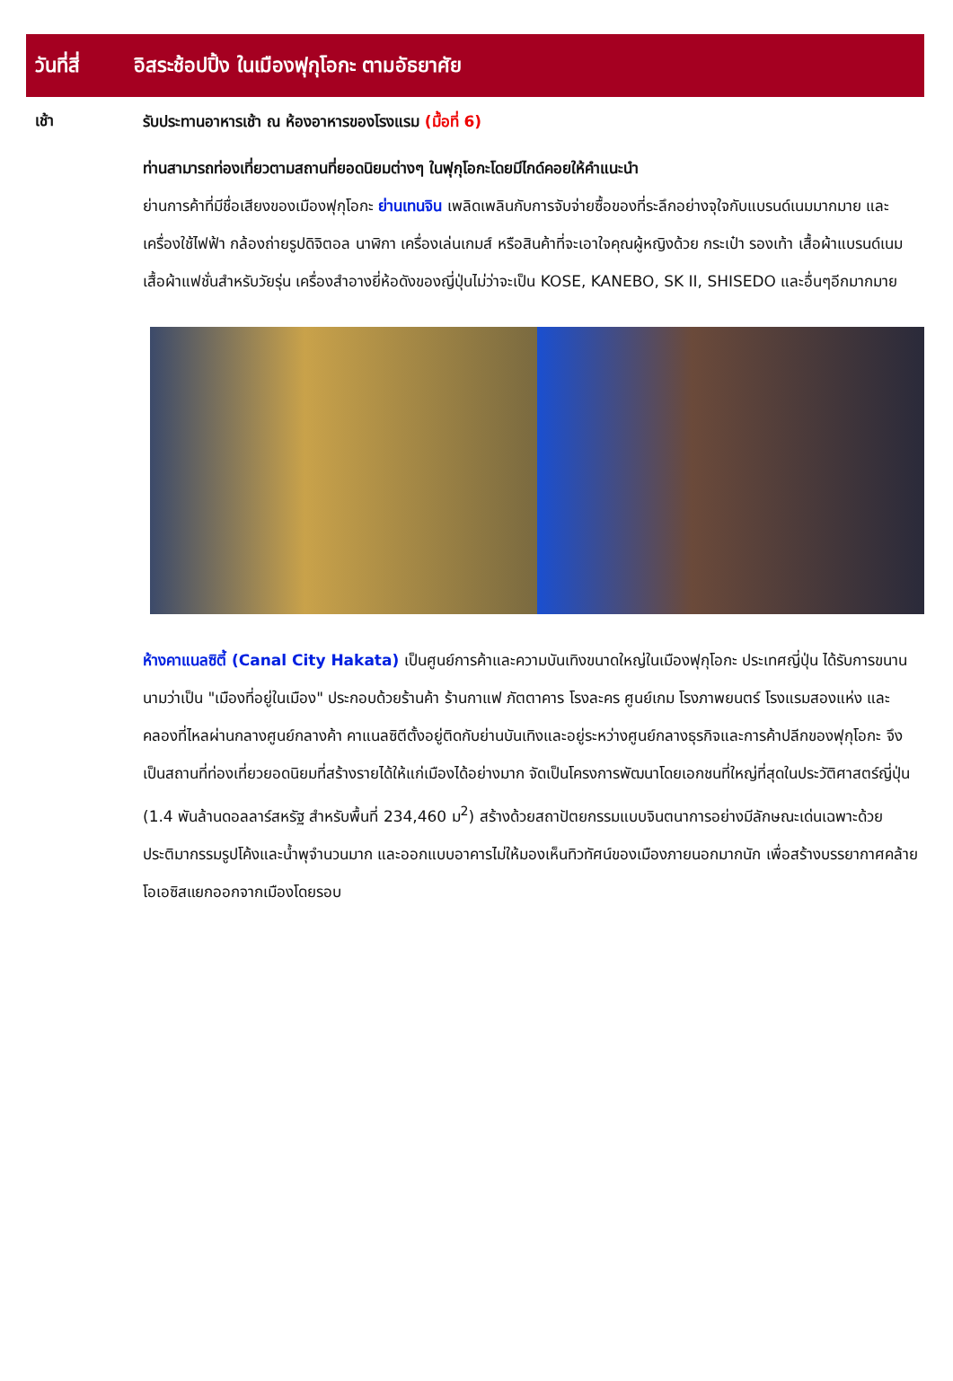วันที่สี่ อิสระช้อปปิ้ง ในเมืองฟุกุโอกะ ตามอัธยาศัย
เช้า
รับประทานอาหารเช้า ณ ห้องอาหารของโรงแรม (มื้อที่ 6)
ท่านสามารถท่องเที่ยวตามสถานที่ยอดนิยมต่างๆ ในฟุกุโอกะโดยมีไกด์คอยให้คำแนะนำ
ย่านการค้าที่มีชื่อเสียงของเมืองฟุกุโอกะ ย่านเทนจิน เพลิดเพลินกับการจับจ่ายซื้อของที่ระลึกอย่างจุใจกับแบรนด์เนมมากมาย และเครื่องใช้ไฟฟ้า กล้องถ่ายรูปดิจิตอล นาฬิกา เครื่องเล่นเกมส์ หรือสินค้าที่จะเอาใจคุณผู้หญิงด้วย กระเป๋า รองเท้า เสื้อผ้าแบรนด์เนม เสื้อผ้าแฟชั่นสำหรับวัยรุ่น เครื่องสำอางยี่ห้อดังของญี่ปุ่นไม่ว่าจะเป็น KOSE, KANEBO, SK II, SHISEDO และอื่นๆอีกมากมาย
ห้างคาแนลซิตี้ (Canal City Hakata) เป็นศูนย์การค้าและความบันเทิงขนาดใหญ่ในเมืองฟุกุโอกะ ประเทศญี่ปุ่น ได้รับการขนานนามว่าเป็น "เมืองที่อยู่ในเมือง" ประกอบด้วยร้านค้า ร้านกาแฟ ภัตตาคาร โรงละคร ศูนย์เกม โรงภาพยนตร์ โรงแรมสองแห่ง และคลองที่ไหลผ่านกลางศูนย์กลางค้า คาแนลซิตีตั้งอยู่ติดกับย่านบันเทิงและอยู่ระหว่างศูนย์กลางธุรกิจและการค้าปลีกของฟุกุโอกะ จึงเป็นสถานที่ท่องเที่ยวยอดนิยมที่สร้างรายได้ให้แก่เมืองได้อย่างมาก จัดเป็นโครงการพัฒนาโดยเอกชนที่ใหญ่ที่สุดในประวัติศาสตร์ญี่ปุ่น (1.4 พันล้านดอลลาร์สหรัฐ สำหรับพื้นที่ 234,460 ม<sup>2</sup>) สร้างด้วยสถาปัตยกรรมแบบจินตนาการอย่างมีลักษณะเด่นเฉพาะด้วยประติมากรรมรูปโค้งและน้ำพุจำนวนมาก และออกแบบอาคารไม่ให้มองเห็นทิวทัศน์ของเมืองภายนอกมากนัก เพื่อสร้างบรรยากาศคล้ายโอเอซิสแยกออกจากเมืองโดยรอบ